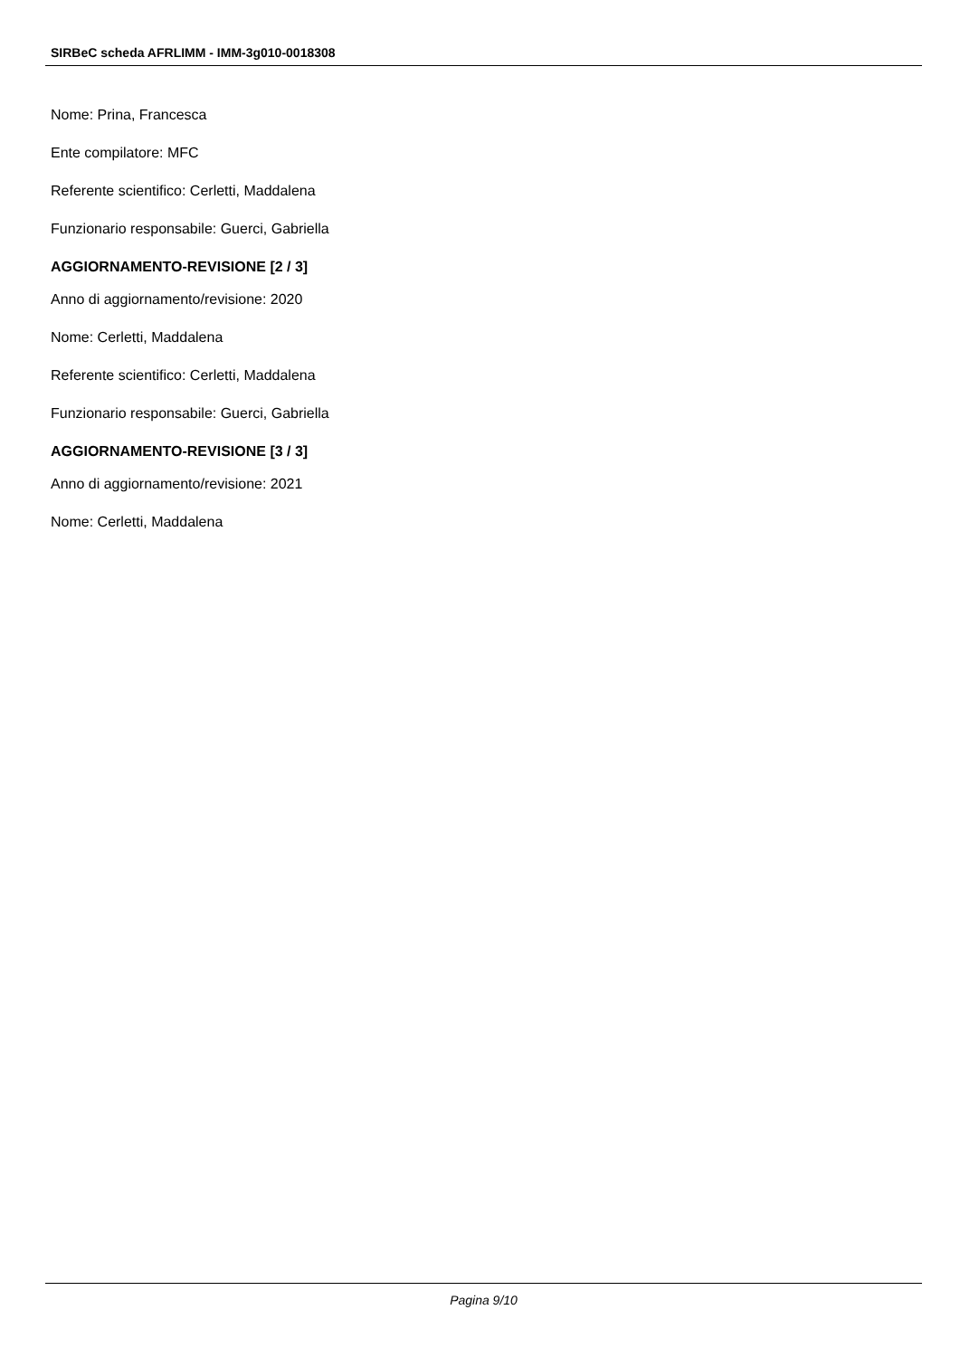SIRBeC scheda AFRLIMM - IMM-3g010-0018308
Nome: Prina, Francesca
Ente compilatore: MFC
Referente scientifico: Cerletti, Maddalena
Funzionario responsabile: Guerci, Gabriella
AGGIORNAMENTO-REVISIONE [2 / 3]
Anno di aggiornamento/revisione: 2020
Nome: Cerletti, Maddalena
Referente scientifico: Cerletti, Maddalena
Funzionario responsabile: Guerci, Gabriella
AGGIORNAMENTO-REVISIONE [3 / 3]
Anno di aggiornamento/revisione: 2021
Nome: Cerletti, Maddalena
Pagina 9/10